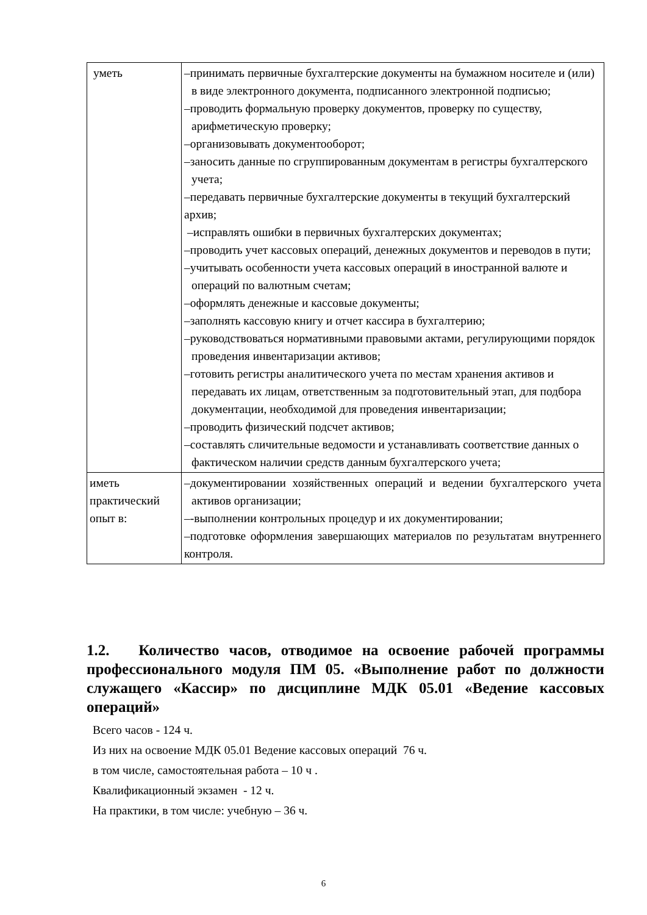| уметь | –принимать первичные бухгалтерские документы на бумажном носителе и (или) в виде электронного документа, подписанного электронной подписью; –проводить формальную проверку документов, проверку по существу, арифметическую проверку; –организовывать документооборот; –заносить данные по сгруппированным документам в регистры бухгалтерского учета; –передавать первичные бухгалтерские документы в текущий бухгалтерский архив; –исправлять ошибки в первичных бухгалтерских документах; –проводить учет кассовых операций, денежных документов и переводов в пути; –учитывать особенности учета кассовых операций в иностранной валюте и операций по валютным счетам; –оформлять денежные и кассовые документы; –заполнять кассовую книгу и отчет кассира в бухгалтерию; –руководствоваться нормативными правовыми актами, регулирующими порядок проведения инвентаризации активов; –готовить регистры аналитического учета по местам хранения активов и передавать их лицам, ответственным за подготовительный этап, для подбора документации, необходимой для проведения инвентаризации; –проводить физический подсчет активов; –составлять сличительные ведомости и устанавливать соответствие данных о фактическом наличии средств данным бухгалтерского учета; |
| иметь практический опыт в: | –документировании хозяйственных операций и ведении бухгалтерского учета активов организации; –-выполнении контрольных процедур и их документировании; –подготовке оформления завершающих материалов по результатам внутреннего контроля. |
1.2. Количество часов, отводимое на освоение рабочей программы профессионального модуля ПМ 05. «Выполнение работ по должности служащего «Кассир» по дисциплине МДК 05.01 «Ведение кассовых операций»
Всего часов - 124 ч.
Из них на освоение МДК 05.01 Ведение кассовых операций 76 ч.
в том числе, самостоятельная работа – 10 ч .
Квалификационный экзамен - 12 ч.
На практики, в том числе: учебную – 36 ч.
6